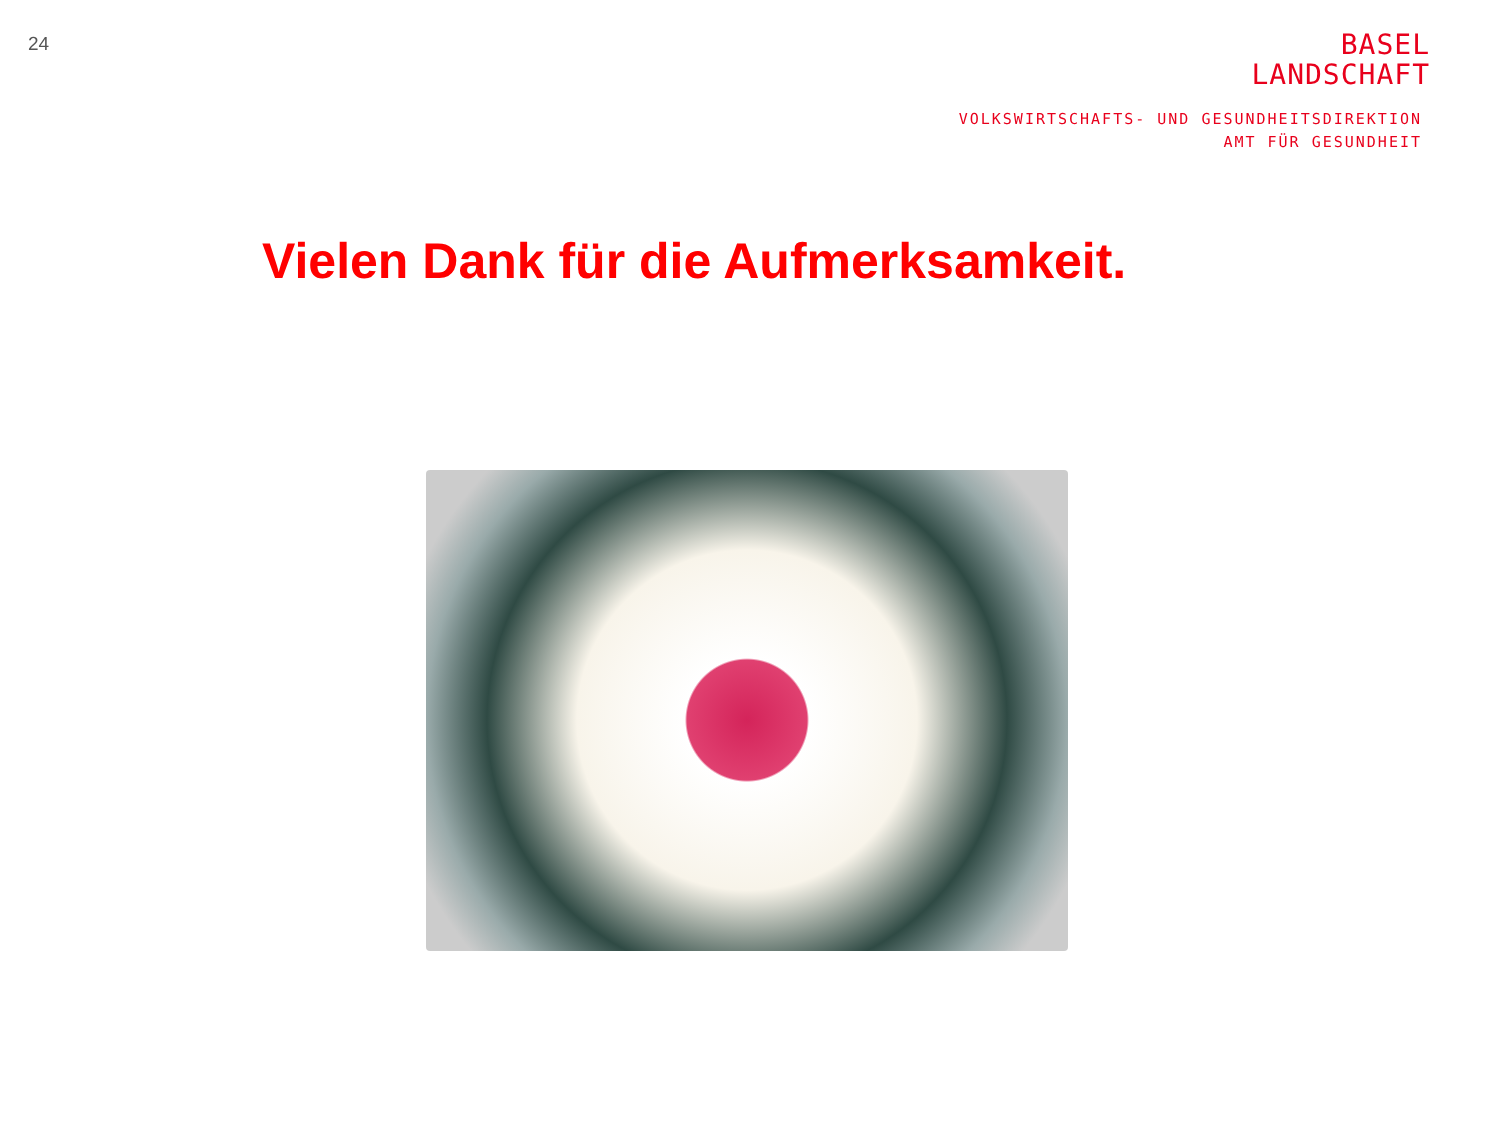24
BASEL
LANDSCHAFT
VOLKSWIRTSCHAFTS- UND GESUNDHEITSDIREKTION
AMT FÜR GESUNDHEIT
Vielen Dank für die Aufmerksamkeit.